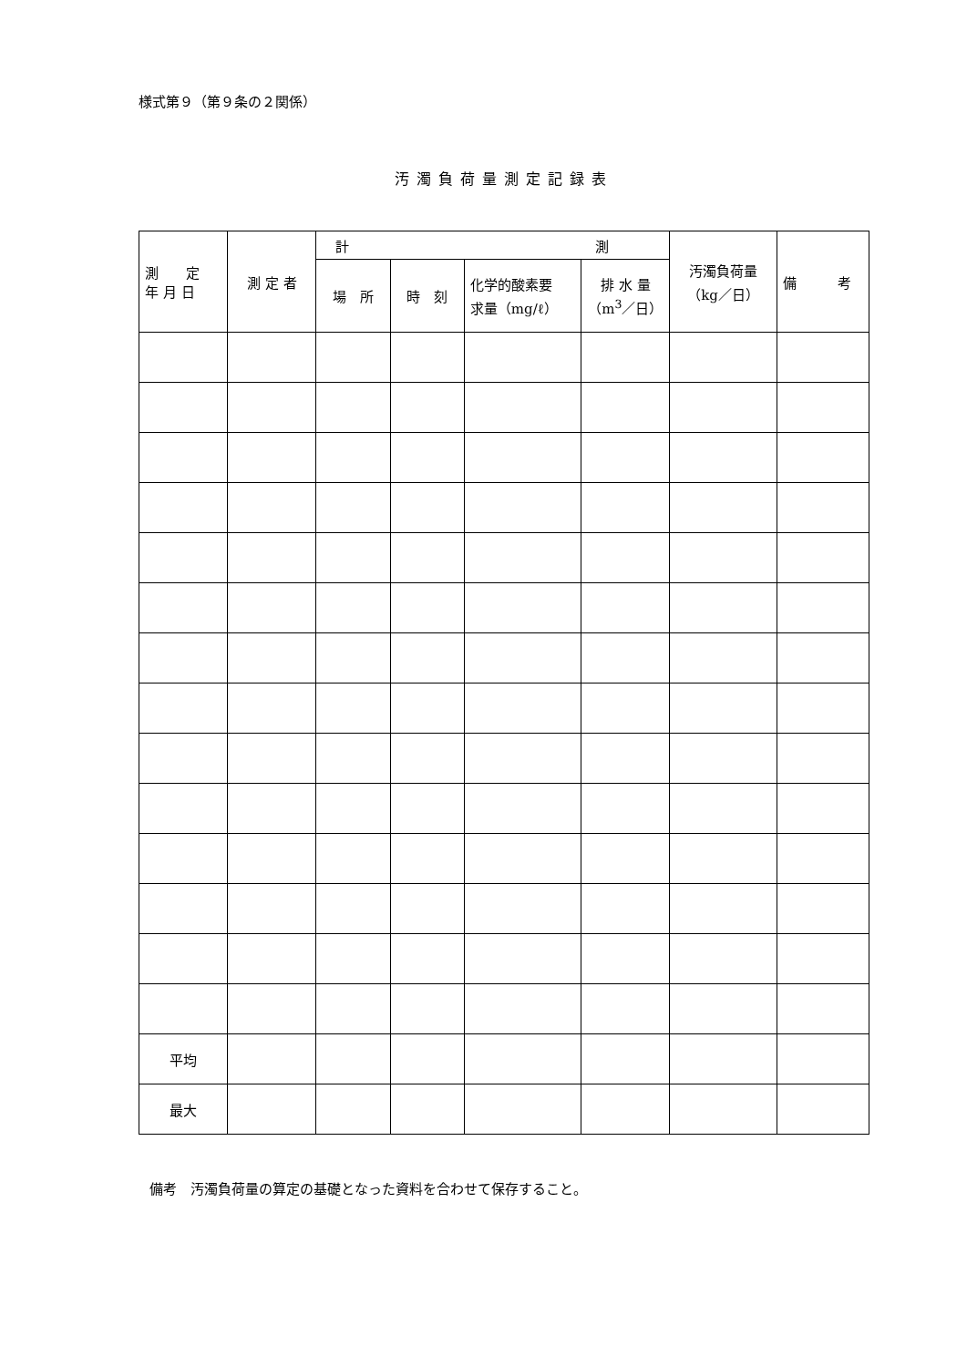様式第９（第９条の２関係）
汚濁負荷量測定記録表
| 測 定 年 月 日 | 測 定 者 | 計 測 | | | | 汚濁負荷量 （kg／日） | 備 考 |
| --- | --- | --- | --- | --- | --- | --- | --- |
| | | 場 所 | 時 刻 | 化学的酸素要 求量（mg/ℓ） | 排 水 量 （m<sup>3</sup>／日） | | |
| 平均 | | | | | | | |
| 最大 | | | | | | | |
備考　汚濁負荷量の算定の基礎となった資料を合わせて保存すること。